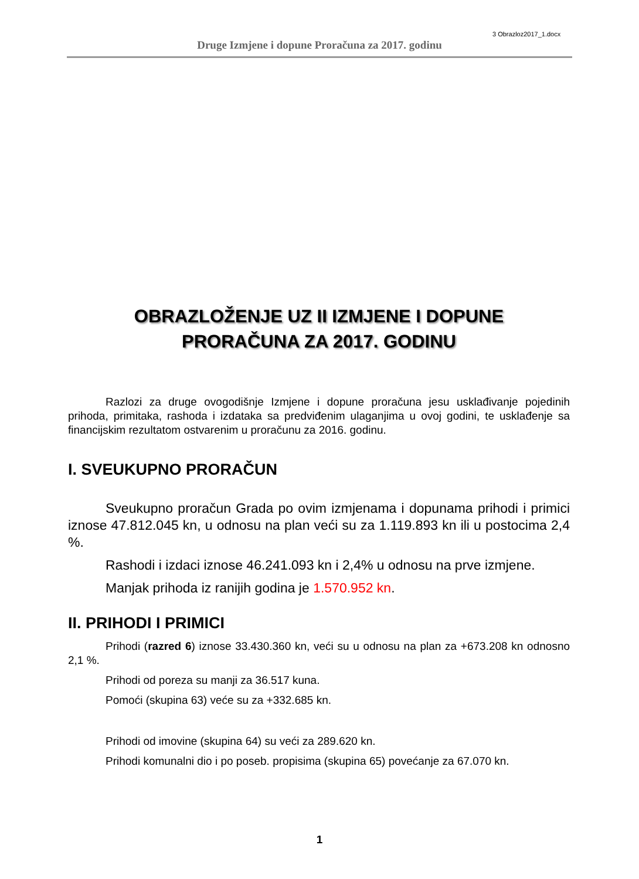3 Obrazloz2017_1.docx
Druge Izmjene i dopune Proračuna za 2017. godinu
OBRAZLOŽENJE UZ II IZMJENE I DOPUNE
PRORAČUNA ZA 2017. GODINU
Razlozi za druge ovogodišnje Izmjene i dopune proračuna jesu usklađivanje pojedinih prihoda, primitaka, rashoda i izdataka sa predviđenim ulaganjima u ovoj godini, te usklađenje sa financijskim rezultatom ostvarenim u proračunu za 2016. godinu.
I. SVEUKUPNO PRORAČUN
Sveukupno proračun Grada po ovim izmjenama i dopunama prihodi i primici iznose 47.812.045 kn, u odnosu na plan veći su za 1.119.893 kn ili u postocima 2,4 %.
Rashodi i izdaci iznose 46.241.093 kn i 2,4% u odnosu na prve izmjene.
Manjak prihoda iz ranijih godina je 1.570.952 kn.
II. PRIHODI I PRIMICI
Prihodi (razred 6) iznose 33.430.360 kn, veći su u odnosu na plan za +673.208 kn odnosno 2,1 %.
Prihodi od poreza su manji za 36.517 kuna.
Pomoći (skupina 63) veće su za +332.685 kn.
Prihodi od imovine (skupina 64) su veći za 289.620 kn.
Prihodi komunalni dio i po poseb. propisima (skupina 65) povećanje za 67.070 kn.
1